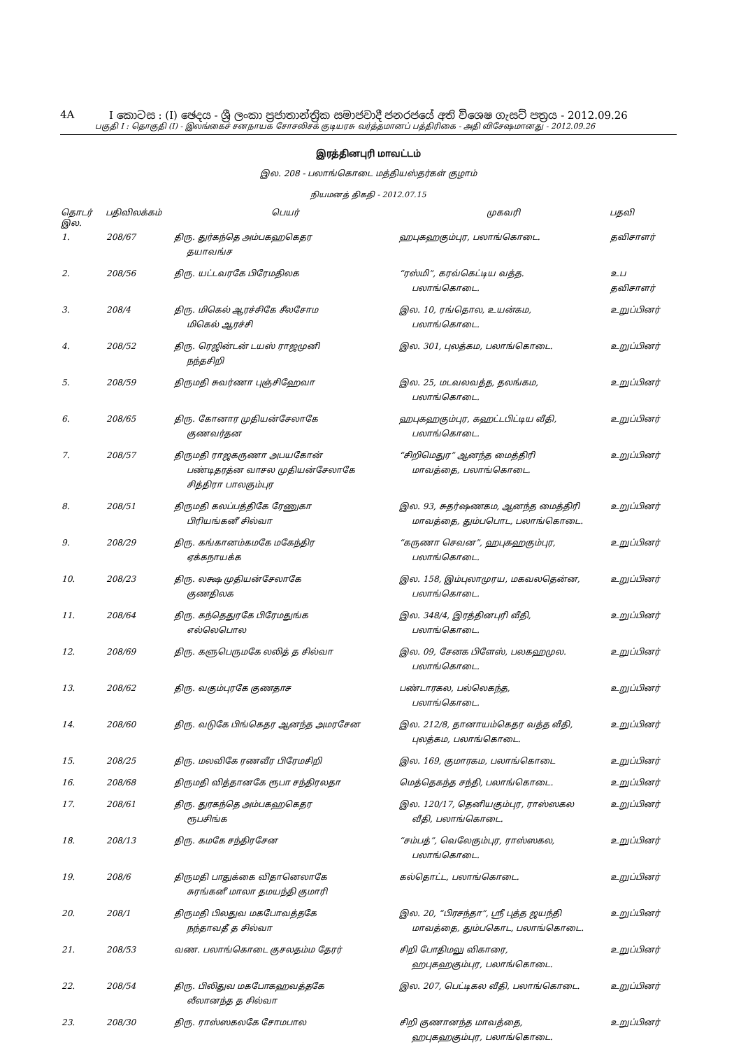4A I කොටස : (I) ඡෙදය - ශ්‍රී ලංකා ප්‍රජාතාන්ත්‍රික සමාජවාදී ජනරජයේ අති විශෙෂ ගැසට් පත්‍රය - 2012.09.26
பகுதி I : தொகுதி (I) - இலங்கைச் சனநாயக சோசலிசக் குடியரசு வர்த்தமானப் பத்திரிகை - அதி விசேஷமானது - 2012.09.26
இரத்தினபுரி மாவட்டம்
இல. 208 - பலாங்கொடை மத்தியஸ்தர்கள் குழாம்
நியமனத் திகதி - 2012.07.15
| தொடர் இல. | பதிவிலக்கம் | பெயர் | முகவரி | பதவி |
| --- | --- | --- | --- | --- |
| 1. | 208/67 | திரு. துர்கந்தெ அம்பகஹகெதர தயாவங்ச | ஹபுகஹகும்புர, பலாங்கொடை. | தவிசாளர் |
| 2. | 208/56 | திரு. யட்டவரகே பிரேமதிலக | “ரஸ்மி”, கரவ்கெட்டிய வத்த. பலாங்கொடை. | உப தவிசாளர் |
| 3. | 208/4 | திரு. மிகெல் ஆரச்சிகே சீலசோம மிகெல் ஆரச்சி | இல. 10, ரங்தொல, உயன்கம, பலாங்கொடை. | உறுப்பினர் |
| 4. | 208/52 | திரு. ரெஜின்டன் டயஸ் ராஜமுனி நந்தசிறி | இல. 301, புலத்கம, பலாங்கொடை. | உறுப்பினர் |
| 5. | 208/59 | திருமதி சுவர்ணா புஞ்சிஹேவா | இல. 25, மடவலவத்த, தலங்கம, பலாங்கொடை. | உறுப்பினர் |
| 6. | 208/65 | திரு. கோனார முதியன்சேலாகே குணவர்தன | ஹபுகஹகும்புர, கஹட்டபிட்டிய வீதி, பலாங்கொடை. | உறுப்பினர் |
| 7. | 208/57 | திருமதி ராஜகருணா அபயகோன் பண்டிதரத்ன வாசல முதியன்சேலாகே சித்திரா பாலகும்புர | “சிறிமெதுர” ஆனந்த மைத்திரி மாவத்தை, பலாங்கொடை. | உறுப்பினர் |
| 8. | 208/51 | திருமதி கலப்பத்திகே ரேணுகா பிரியங்கனீ சில்வா | இல. 93, சுதர்ஷணகம, ஆனந்த மைத்திரி மாவத்தை, தும்பபொட, பலாங்கொடை. | உறுப்பினர் |
| 9. | 208/29 | திரு. கங்கானம்கமகே மகேந்திர ஏக்கநாயக்க | “கருணா செவன”, ஹபுகஹகும்புர, பலாங்கொடை. | உறுப்பினர் |
| 10. | 208/23 | திரு. லக்ஷ முதியன்சேலாகே குணதிலக | இல. 158, இம்புலாமுரய, மகவலதென்ன, பலாங்கொடை. | உறுப்பினர் |
| 11. | 208/64 | திரு. கந்தெதுரகே பிரேமதுங்க எல்லெபொல | இல. 348/4, இரத்தினபுரி வீதி, பலாங்கொடை. | உறுப்பினர் |
| 12. | 208/69 | திரு. களுபெருமகே லலித் த சில்வா | இல. 09, சேனக பிளேஸ், பலகஹமுல. பலாங்கொடை. | உறுப்பினர் |
| 13. | 208/62 | திரு. வகும்புரகே குணதாச | பண்டாரகல, பல்லெகந்த, பலாங்கொடை. | உறுப்பினர் |
| 14. | 208/60 | திரு. வடுகே பிங்கெதர ஆனந்த அமரசேன | இல. 212/8, தானாயம்கெதர வத்த வீதி, புலத்கம, பலாங்கொடை. | உறுப்பினர் |
| 15. | 208/25 | திரு. மலவிகே ரணவீர பிரேமசிறி | இல. 169, குமாரகம, பலாங்கொடை | உறுப்பினர் |
| 16. | 208/68 | திருமதி வித்தானகே ரூபா சந்திரலதா | மெத்தெகந்த சந்தி, பலாங்கொடை. | உறுப்பினர் |
| 17. | 208/61 | திரு. துரகந்தெ அம்பகஹகெதர ரூபசிங்க | இல. 120/17, தெனியகும்புர, ராஸ்ஸகல வீதி, பலாங்கொடை. | உறுப்பினர் |
| 18. | 208/13 | திரு. கமகே சந்திரசேன | “சம்பத்”, வெலேகும்புர, ராஸ்ஸகல, பலாங்கொடை. | உறுப்பினர் |
| 19. | 208/6 | திருமதி பாதுக்கை விதானெலாகே சுரங்கனீ மாலா தமயந்தி குமாரி | கல்தொட்ட, பலாங்கொடை. | உறுப்பினர் |
| 20. | 208/1 | திருமதி பிலதுவ மகபோவத்தகே நந்தாவதீ த சில்வா | இல. 20, “பிரசந்தா”, ஸ்ரீ புத்த ஜயந்தி மாவத்தை, தும்பகொட, பலாங்கொடை. | உறுப்பினர் |
| 21. | 208/53 | வண. பலாங்கொடை குசலதம்ம தேரர் | சிறி போதிமலு விகாரை, ஹபுகஹகும்புர, பலாங்கொடை. | உறுப்பினர் |
| 22. | 208/54 | திரு. பிலிதுவ மகபோகஹவத்தகே லீலானந்த த சில்வா | இல. 207, பெட்டிகல வீதி, பலாங்கொடை. | உறுப்பினர் |
| 23. | 208/30 | திரு. ராஸ்ஸகலகே சோமபால | சிறி குணானந்த மாவத்தை, ஹபுகஹகும்புர, பலாங்கொடை. | உறுப்பினர் |